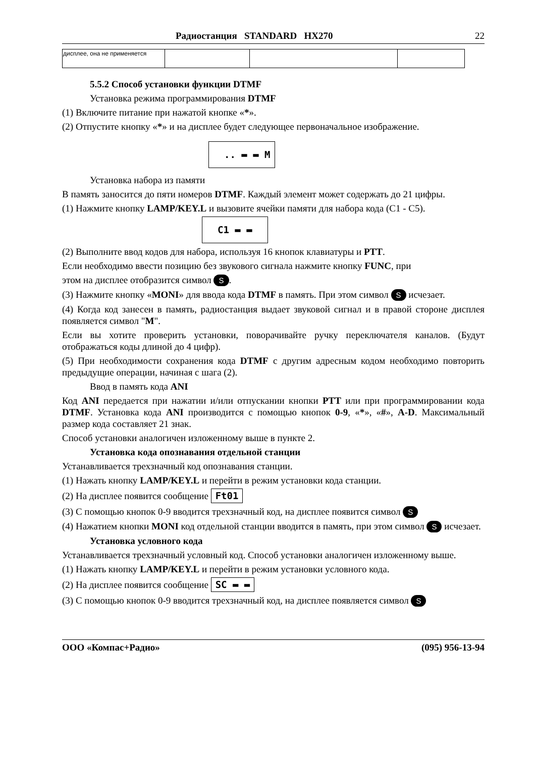Радиостанция STANDARD HX270 22
| дисплее, она не применяется | | | |
5.5.2 Способ установки функции DTMF
Установка режима программирования DTMF
(1) Включите питание при нажатой кнопке «*».
(2) Отпустите кнопку «*» и на дисплее будет следующее первоначальное изображение.
.. ▬ ▬ M
Установка набора из памяти
В память заносится до пяти номеров DTMF. Каждый элемент может содержать до 21 цифры.
(1) Нажмите кнопку LAMP/KEY.L и вызовите ячейки памяти для набора кода (С1 - С5).
C1 ▬ ▬
(2) Выполните ввод кодов для набора, используя 16 кнопок клавиатуры и PTT.
Если необходимо ввести позицию без звукового сигнала нажмите кнопку FUNC, при
этом на дисплее отобразится символ S.
(3) Нажмите кнопку «MONI» для ввода кода DTMF в память. При этом символ S исчезает.
(4) Когда код занесен в память, радиостанция выдает звуковой сигнал и в правой стороне дисплея появляется символ "M".
Если вы хотите проверить установки, поворачивайте ручку переключателя каналов. (Будут отображаться коды длиной до 4 цифр).
(5) При необходимости сохранения кода DTMF с другим адресным кодом необходимо повторить предыдущие операции, начиная с шага (2).
Ввод в память кода ANI
Код ANI передается при нажатии и/или отпускании кнопки PTT или при программировании кода DTMF. Установка кода ANI производится с помощью кнопок 0-9, «*», «#», A-D. Максимальный размер кода составляет 21 знак.
Способ установки аналогичен изложенному выше в пункте 2.
Установка кода опознавания отдельной станции
Устанавливается трехзначный код опознавания станции.
(1) Нажать кнопку LAMP/KEY.L и перейти в режим установки кода станции.
(2) На дисплее появится сообщение Ft01
(3) С помощью кнопок 0-9 вводится трехзначный код, на дисплее появится символ S
(4) Нажатием кнопки MONI код отдельной станции вводится в память, при этом символ S исчезает.
Установка условного кода
Устанавливается трехзначный условный код. Способ установки аналогичен изложенному выше.
(1) Нажать кнопку LAMP/KEY.L и перейти в режим установки условного кода.
(2) На дисплее появится сообщение SC ▬ ▬
(3) С помощью кнопок 0-9 вводится трехзначный код, на дисплее появляется символ S
ООО «Компас+Радио» (095) 956-13-94